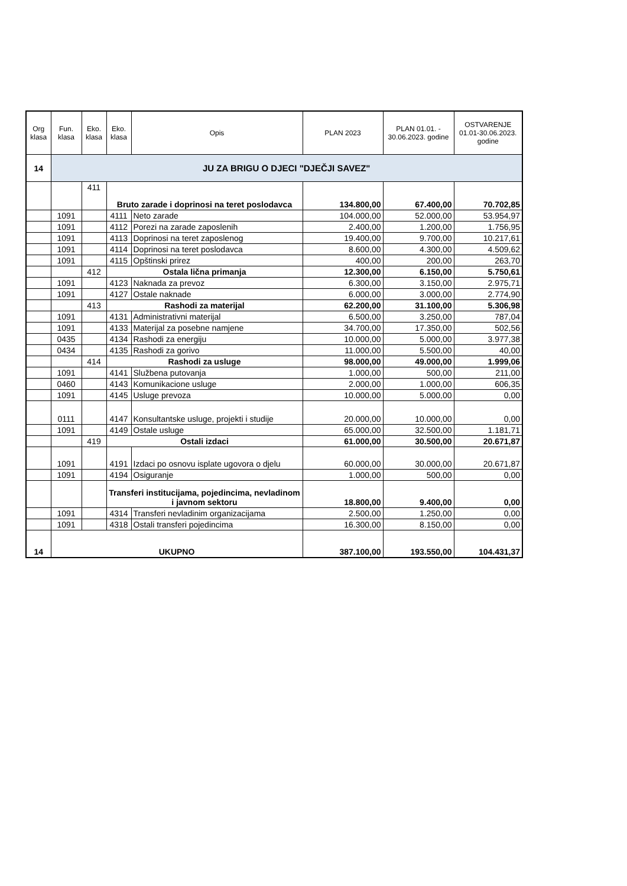| Org klasa | Fun. klasa | Eko. klasa | Eko. klasa | Opis | PLAN 2023 | PLAN 01.01. - 30.06.2023. godine | OSTVARENJE 01.01-30.06.2023. godine |
| --- | --- | --- | --- | --- | --- | --- | --- |
| 14 | JU ZA BRIGU O DJECI "DJEČJI SAVEZ" | | | | | | |
| | | 411 | Bruto zarade i doprinosi na teret poslodavca | | 134.800,00 | 67.400,00 | 70.702,85 |
| | 1091 | | 4111 | Neto zarade | 104.000,00 | 52.000,00 | 53.954,97 |
| | 1091 | | 4112 | Porezi na zarade zaposlenih | 2.400,00 | 1.200,00 | 1.756,95 |
| | 1091 | | 4113 | Doprinosi na teret zaposlenog | 19.400,00 | 9.700,00 | 10.217,61 |
| | 1091 | | 4114 | Doprinosi na teret poslodavca | 8.600,00 | 4.300,00 | 4.509,62 |
| | 1091 | | 4115 | Opštinski prirez | 400,00 | 200,00 | 263,70 |
| | | 412 | Ostala lična primanja | | 12.300,00 | 6.150,00 | 5.750,61 |
| | 1091 | | 4123 | Naknada za prevoz | 6.300,00 | 3.150,00 | 2.975,71 |
| | 1091 | | 4127 | Ostale naknade | 6.000,00 | 3.000,00 | 2.774,90 |
| | | 413 | Rashodi za materijal | | 62.200,00 | 31.100,00 | 5.306,98 |
| | 1091 | | 4131 | Administrativni materijal | 6.500,00 | 3.250,00 | 787,04 |
| | 1091 | | 4133 | Materijal za posebne namjene | 34.700,00 | 17.350,00 | 502,56 |
| | 0435 | | 4134 | Rashodi za energiju | 10.000,00 | 5.000,00 | 3.977,38 |
| | 0434 | | 4135 | Rashodi za gorivo | 11.000,00 | 5.500,00 | 40,00 |
| | | 414 | Rashodi za usluge | | 98.000,00 | 49.000,00 | 1.999,06 |
| | 1091 | | 4141 | Službena putovanja | 1.000,00 | 500,00 | 211,00 |
| | 0460 | | 4143 | Komunikacione usluge | 2.000,00 | 1.000,00 | 606,35 |
| | 1091 | | 4145 | Usluge prevoza | 10.000,00 | 5.000,00 | 0,00 |
| | 0111 | | 4147 | Konsultantske usluge, projekti i studije | 20.000,00 | 10.000,00 | 0,00 |
| | 1091 | | 4149 | Ostale usluge | 65.000,00 | 32.500,00 | 1.181,71 |
| | | 419 | Ostali izdaci | | 61.000,00 | 30.500,00 | 20.671,87 |
| | 1091 | | 4191 | Izdaci po osnovu isplate ugovora o djelu | 60.000,00 | 30.000,00 | 20.671,87 |
| | 1091 | | 4194 | Osiguranje | 1.000,00 | 500,00 | 0,00 |
| | | | Transferi institucijama, pojedincima, nevladinom i javnom sektoru | | 18.800,00 | 9.400,00 | 0,00 |
| | 1091 | | 4314 | Transferi nevladinim organizacijama | 2.500,00 | 1.250,00 | 0,00 |
| | 1091 | | 4318 | Ostali transferi pojedincima | 16.300,00 | 8.150,00 | 0,00 |
| 14 | UKUPNO | | | | 387.100,00 | 193.550,00 | 104.431,37 |